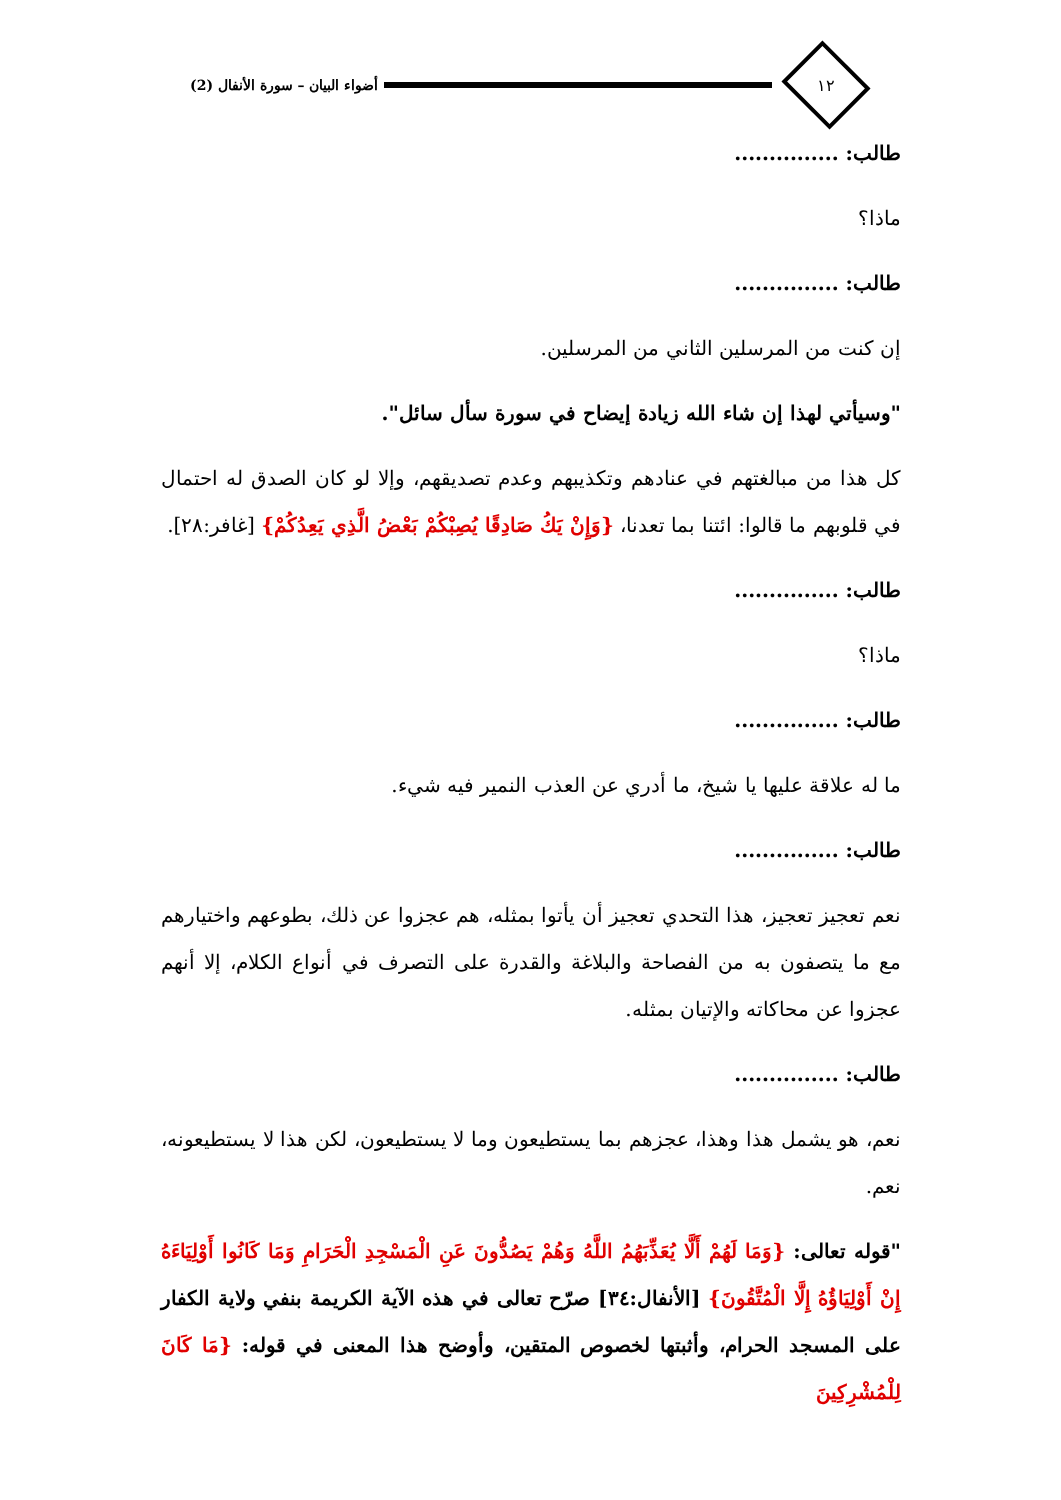١٢
أضواء البيان – سورة الأنفال (2)
طالب: ...............
ماذا؟
طالب: ...............
إن كنت من المرسلين الثاني من المرسلين.
"وسيأتي لهذا إن شاء الله زيادة إيضاح في سورة سأل سائل".
كل هذا من مبالغتهم في عنادهم وتكذيبهم وعدم تصديقهم، وإلا لو كان الصدق له احتمال في قلوبهم ما قالوا: ائتنا بما تعدنا، {وَإِنْ يَكُ صَادِقًا يُصِبْكُمْ بَعْضُ الَّذِي يَعِدُكُمْ} [غافر:٢٨].
طالب: ...............
ماذا؟
طالب: ...............
ما له علاقة عليها يا شيخ، ما أدري عن العذب النمير فيه شيء.
طالب: ...............
نعم تعجيز تعجيز، هذا التحدي تعجيز أن يأتوا بمثله، هم عجزوا عن ذلك، بطوعهم واختيارهم مع ما يتصفون به من الفصاحة والبلاغة والقدرة على التصرف في أنواع الكلام، إلا أنهم عجزوا عن محاكاته والإتيان بمثله.
طالب: ...............
نعم، هو يشمل هذا وهذا، عجزهم بما يستطيعون وما لا يستطيعون، لكن هذا لا يستطيعونه، نعم.
"قوله تعالى: {وَمَا لَهُمْ أَلَّا يُعَذِّبَهُمُ اللَّهُ وَهُمْ يَصُدُّونَ عَنِ الْمَسْجِدِ الْحَرَامِ وَمَا كَانُوا أَوْلِيَاءَهُ إِنْ أَوْلِيَاؤُهُ إِلَّا الْمُتَّقُونَ} [الأنفال:٣٤] صرّح تعالى في هذه الآية الكريمة بنفي ولاية الكفار على المسجد الحرام، وأثبتها لخصوص المتقين، وأوضح هذا المعنى في قوله: {مَا كَانَ لِلْمُشْرِكِينَ